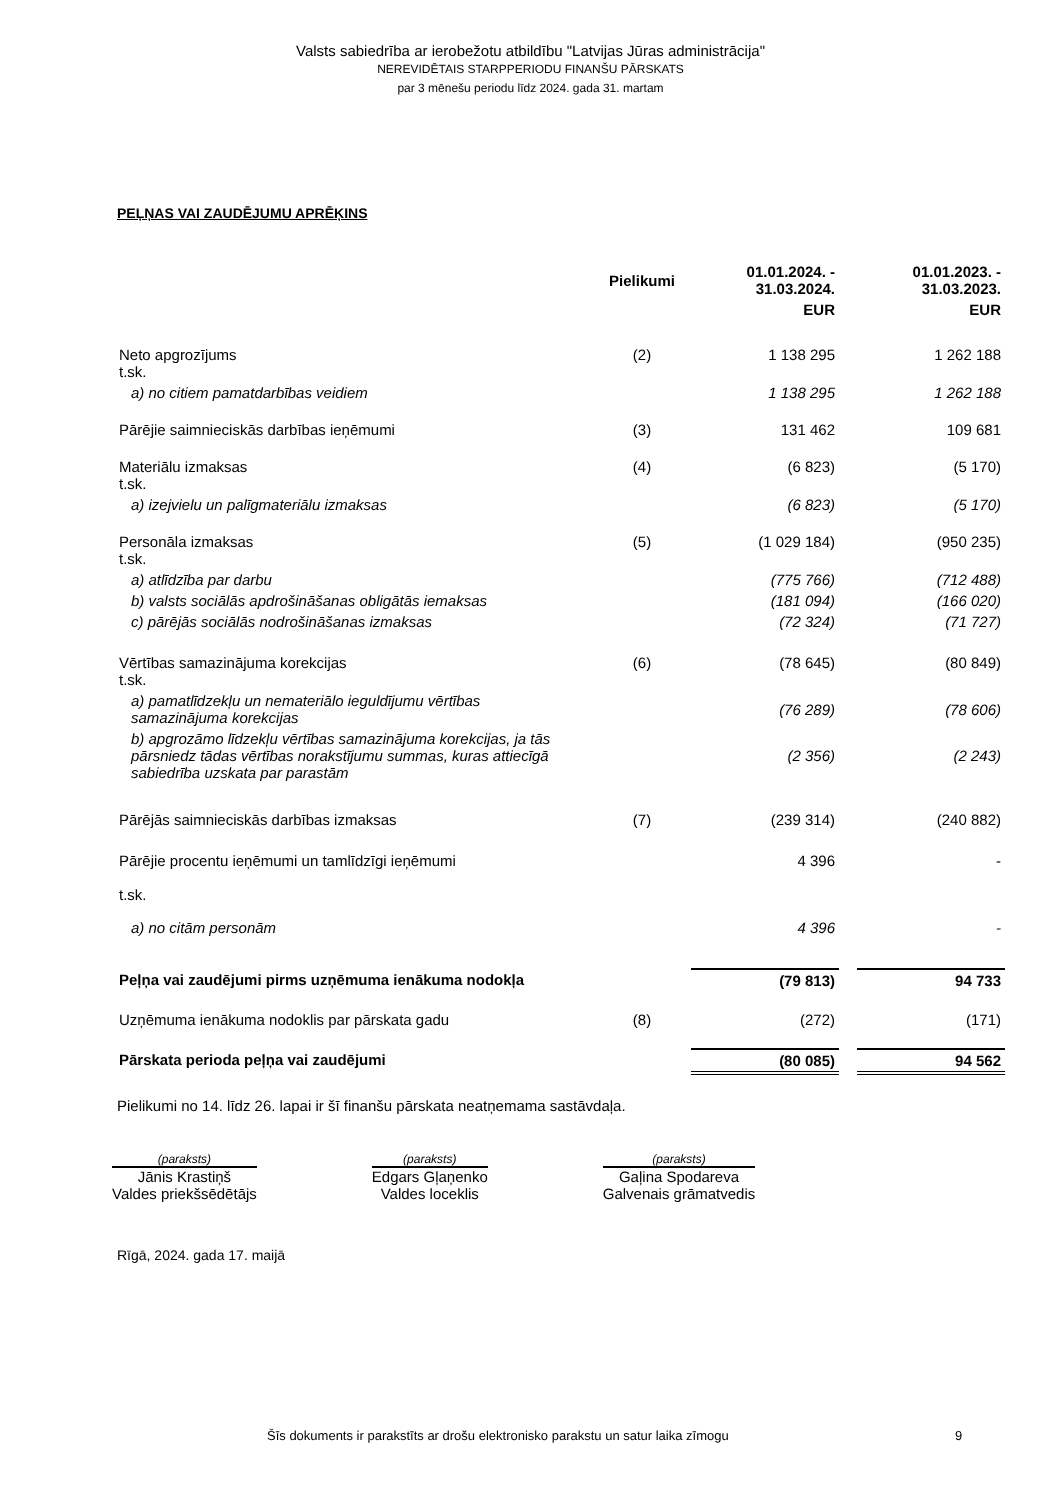Valsts sabiedrība ar ierobežotu atbildību "Latvijas Jūras administrācija"
NEREVIDĒTAIS STARPPERIODU FINANŠU PĀRSKATS
par 3 mēnešu periodu līdz 2024. gada 31. martam
PEĻŅAS VAI ZAUDĒJUMU APRĒĶINS
| | Pielikumi | 01.01.2024. - 31.03.2024. | | 01.01.2023. - 31.03.2023. |
| --- | --- | --- | --- | --- |
| | | EUR | | EUR |
| Neto apgrozījums t.sk. | (2) | 1 138 295 | | 1 262 188 |
| a) no citiem pamatdarbības veidiem | | 1 138 295 | | 1 262 188 |
| Pārējie saimnieciskās darbības ieņēmumi | (3) | 131 462 | | 109 681 |
| Materiālu izmaksas t.sk. | (4) | (6 823) | | (5 170) |
| a) izejvielu un palīgmateriālu izmaksas | | (6 823) | | (5 170) |
| Personāla izmaksas t.sk. | (5) | (1 029 184) | | (950 235) |
| a) atlīdzība par darbu | | (775 766) | | (712 488) |
| b) valsts sociālās apdrošināšanas obligātās iemaksas | | (181 094) | | (166 020) |
| c) pārējās sociālās nodrošināšanas izmaksas | | (72 324) | | (71 727) |
| Vērtības samazinājuma korekcijas t.sk. | (6) | (78 645) | | (80 849) |
| a) pamatlīdzekļu un nemateriālo ieguldījumu vērtības samazinājuma korekcijas | | (76 289) | | (78 606) |
| b) apgrozāmo līdzekļu vērtības samazinājuma korekcijas, ja tās pārsniedz tādas vērtības norakstījumu summas, kuras attiecīgā sabiedrība uzskata par parastām | | (2 356) | | (2 243) |
| Pārējās saimnieciskās darbības izmaksas | (7) | (239 314) | | (240 882) |
| Pārējie procentu ieņēmumi un tamlīdzīgi ieņēmumi t.sk. | | 4 396 | | - |
| a) no citām personām | | 4 396 | | - |
| Peļņa vai zaudējumi pirms uzņēmuma ienākuma nodokļa | | (79 813) | | 94 733 |
| Uzņēmuma ienākuma nodoklis par pārskata gadu | (8) | (272) | | (171) |
| Pārskata perioda peļņa vai zaudējumi | | (80 085) | | 94 562 |
Pielikumi no 14. līdz 26. lapai ir šī finanšu pārskata neatņemama sastāvdaļa.
(paraksts)
Jānis Krastiņš
Valdes priekšsēdētājs
(paraksts)
Edgars Gļaņenko
Valdes loceklis
(paraksts)
Gaļina Spodareva
Galvenais grāmatvedis
Rīgā, 2024. gada 17. maijā
Šīs dokuments ir parakstīts ar drošu elektronisko parakstu un satur laika zīmogu 9